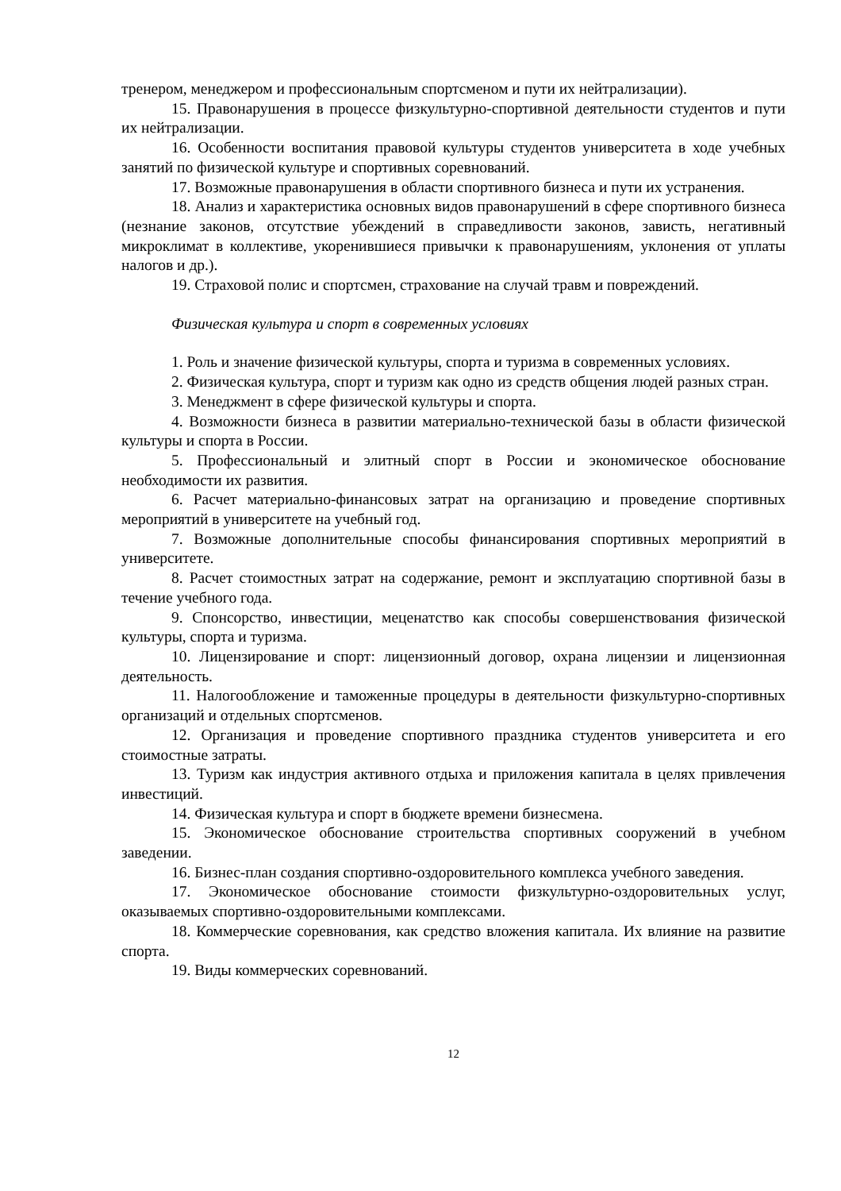тренером, менеджером и профессиональным спортсменом и пути их нейтрализации).
15. Правонарушения в процессе физкультурно-спортивной деятельности студентов и пути их нейтрализации.
16. Особенности воспитания правовой культуры студентов университета в ходе учебных занятий по физической культуре и спортивных соревнований.
17. Возможные правонарушения в области спортивного бизнеса и пути их устранения.
18. Анализ и характеристика основных видов правонарушений в сфере спортивного бизнеса (незнание законов, отсутствие убеждений в справедливости законов, зависть, негативный микроклимат в коллективе, укоренившиеся привычки к правонарушениям, уклонения от уплаты налогов и др.).
19. Страховой полис и спортсмен, страхование на случай травм и повреждений.
Физическая культура и спорт в современных условиях
1. Роль и значение физической культуры, спорта и туризма в современных условиях.
2. Физическая культура, спорт и туризм как одно из средств общения людей разных стран.
3. Менеджмент в сфере физической культуры и спорта.
4. Возможности бизнеса в развитии материально-технической базы в области физической культуры и спорта в России.
5. Профессиональный и элитный спорт в России и экономическое обоснование необходимости их развития.
6. Расчет материально-финансовых затрат на организацию и проведение спортивных мероприятий в университете на учебный год.
7. Возможные дополнительные способы финансирования спортивных мероприятий в университете.
8. Расчет стоимостных затрат на содержание, ремонт и эксплуатацию спортивной базы в течение учебного года.
9. Спонсорство, инвестиции, меценатство как способы совершенствования физической культуры, спорта и туризма.
10. Лицензирование и спорт: лицензионный договор, охрана лицензии и лицензионная деятельность.
11. Налогообложение и таможенные процедуры в деятельности физкультурно-спортивных организаций и отдельных спортсменов.
12. Организация и проведение спортивного праздника студентов университета и его стоимостные затраты.
13. Туризм как индустрия активного отдыха и приложения капитала в целях привлечения инвестиций.
14. Физическая культура и спорт в бюджете времени бизнесмена.
15. Экономическое обоснование строительства спортивных сооружений в учебном заведении.
16. Бизнес-план создания спортивно-оздоровительного комплекса учебного заведения.
17. Экономическое обоснование стоимости физкультурно-оздоровительных услуг, оказываемых спортивно-оздоровительными комплексами.
18. Коммерческие соревнования, как средство вложения капитала. Их влияние на развитие спорта.
19. Виды коммерческих соревнований.
12